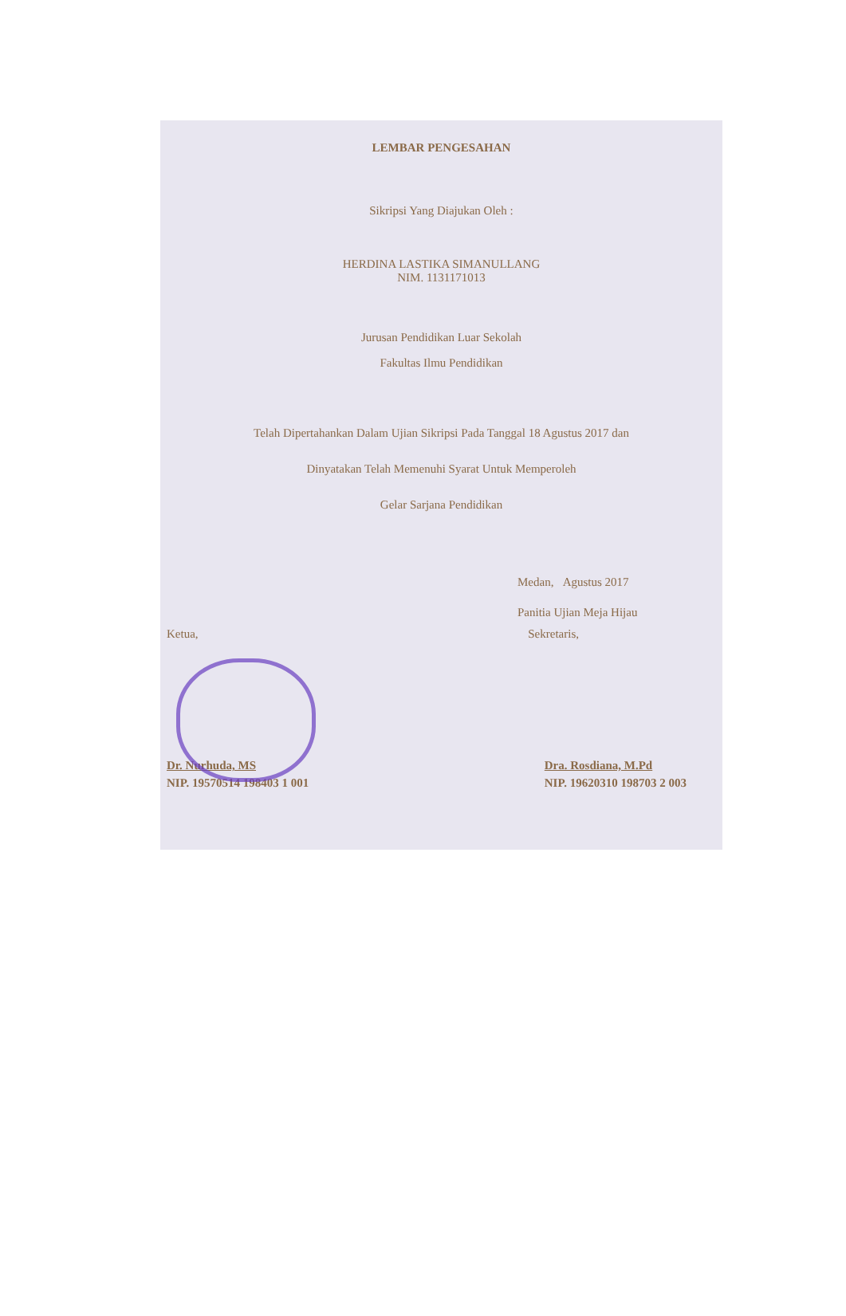LEMBAR PENGESAHAN
Sikripsi Yang Diajukan Oleh :
HERDINA LASTIKA SIMANULLANG
NIM. 1131171013
Jurusan Pendidikan Luar Sekolah
Fakultas Ilmu Pendidikan
Telah Dipertahankan Dalam Ujian Sikripsi Pada Tanggal 18 Agustus 2017 dan
Dinyatakan Telah Memenuhi Syarat Untuk Memperoleh
Gelar Sarjana Pendidikan
Medan, Agustus 2017
Panitia Ujian Meja Hijau
Ketua, Sekretaris,
Dr. Nurhuda, MS
NIP. 19570514 198403 1 001
Dra. Rosdiana, M.Pd
NIP. 19620310 198703 2 003